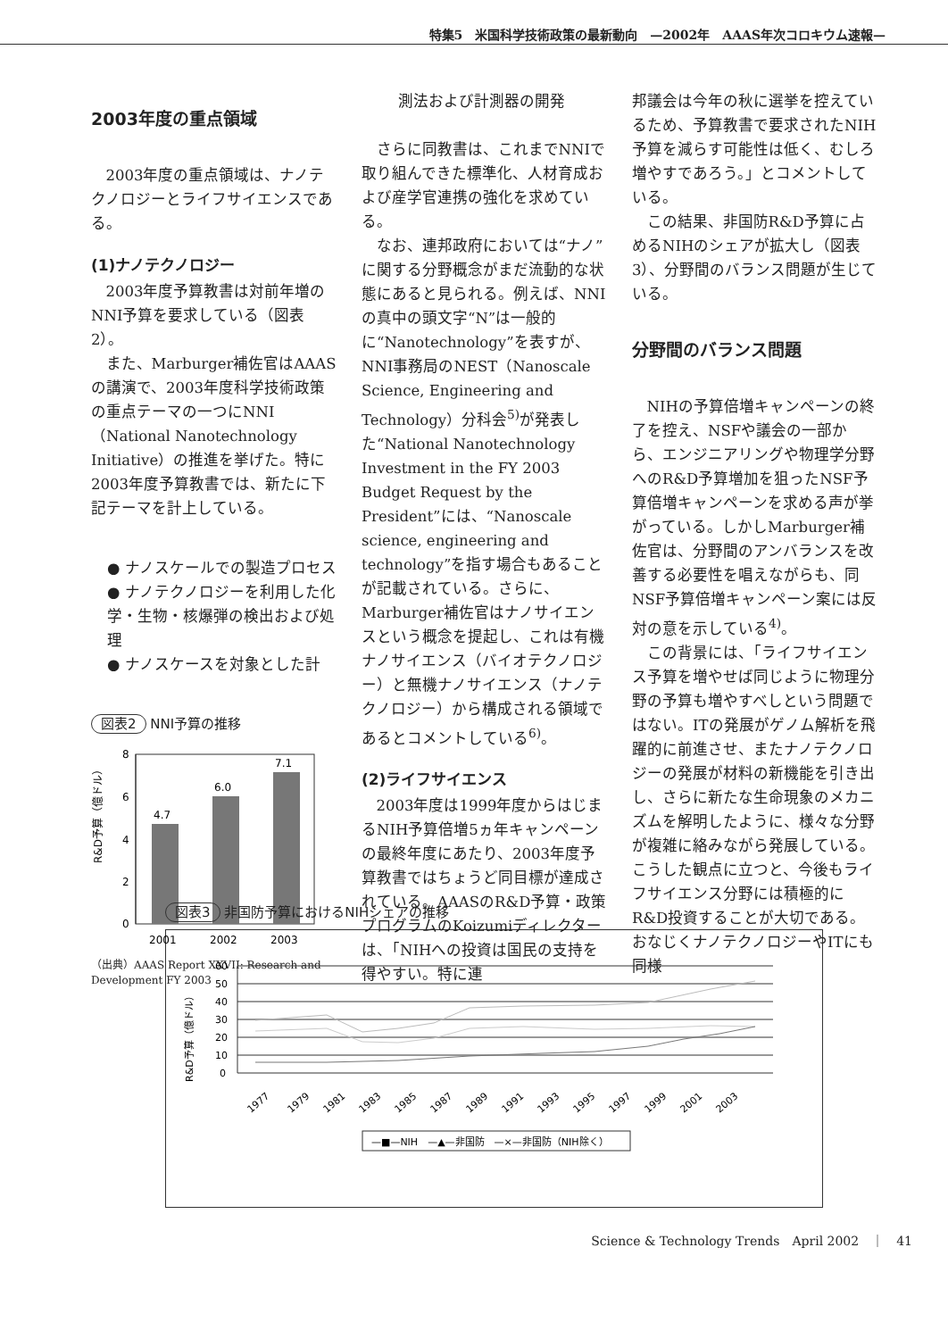特集5　米国科学技術政策の最新動向　—2002年　AAAS年次コロキウム速報—
2003年度の重点領域
2003年度の重点領域は、ナノテクノロジーとライフサイエンスである。
(1)ナノテクノロジー
2003年度予算教書は対前年増のNNI予算を要求している（図表2）。
また、Marburger補佐官はAAASの講演で、2003年度科学技術政策の重点テーマの一つにNNI（National Nanotechnology Initiative）の推進を挙げた。特に2003年度予算教書では、新たに下記テーマを計上している。
● ナノスケールでの製造プロセス
● ナノテクノロジーを利用した化学・生物・核爆弾の検出および処理
● ナノスケースを対象とした計
図表2 NNI予算の推移
R&D予算（億ドル）
8
6
4
2
0
4.7
6.0
7.1
2001
2002
2003
（出典）AAAS Report XXVII: Research and Development FY 2003
測法および計測器の開発
さらに同教書は、これまでNNIで取り組んできた標準化、人材育成および産学官連携の強化を求めている。
なお、連邦政府においては“ナノ”に関する分野概念がまだ流動的な状態にあると見られる。例えば、NNIの真中の頭文字“N”は一般的に“Nanotechnology”を表すが、NNI事務局のNEST（Nanoscale Science, Engineering and Technology）分科会<sup>5)</sup>が発表した“National Nanotechnology Investment in the FY 2003 Budget Request by the President”には、“Nanoscale science, engineering and technology”を指す場合もあることが記載されている。さらに、Marburger補佐官はナノサイエンスという概念を提起し、これは有機ナノサイエンス（バイオテクノロジー）と無機ナノサイエンス（ナノテクノロジー）から構成される領域であるとコメントしている<sup>6)</sup>。
(2)ライフサイエンス
2003年度は1999年度からはじまるNIH予算倍増5ヵ年キャンペーンの最終年度にあたり、2003年度予算教書ではちょうど同目標が達成されている。AAASのR&D予算・政策プログラムのKoizumiディレクターは、「NIHへの投資は国民の支持を得やすい。特に連
邦議会は今年の秋に選挙を控えているため、予算教書で要求されたNIH予算を減らす可能性は低く、むしろ増やすであろう。」とコメントしている。
この結果、非国防R&D予算に占めるNIHのシェアが拡大し（図表3）、分野間のバランス問題が生じている。
分野間のバランス問題
NIHの予算倍増キャンペーンの終了を控え、NSFや議会の一部から、エンジニアリングや物理学分野へのR&D予算増加を狙ったNSF予算倍増キャンペーンを求める声が挙がっている。しかしMarburger補佐官は、分野間のアンバランスを改善する必要性を唱えながらも、同NSF予算倍増キャンペーン案には反対の意を示している<sup>4)</sup>。
この背景には、「ライフサイエンス予算を増やせば同じように物理分野の予算も増やすべしという問題ではない。ITの発展がゲノム解析を飛躍的に前進させ、またナノテクノロジーの発展が材料の新機能を引き出し、さらに新たな生命現象のメカニズムを解明したように、様々な分野が複雑に絡みながら発展している。こうした観点に立つと、今後もライフサイエンス分野には積極的にR&D投資することが大切である。おなじくナノテクノロジーやITにも同様
図表3 非国防予算におけるNIHシェアの推移
R&D予算（億ドル）
60
50
40
30
20
10
0
1977
1979
1981
1983
1985
1987
1989
1991
1993
1995
1997
1999
2001
2003
—■—NIH　—▲—非国防　—×—非国防（NIH除く）
Science & Technology Trends　April 2002　｜　41